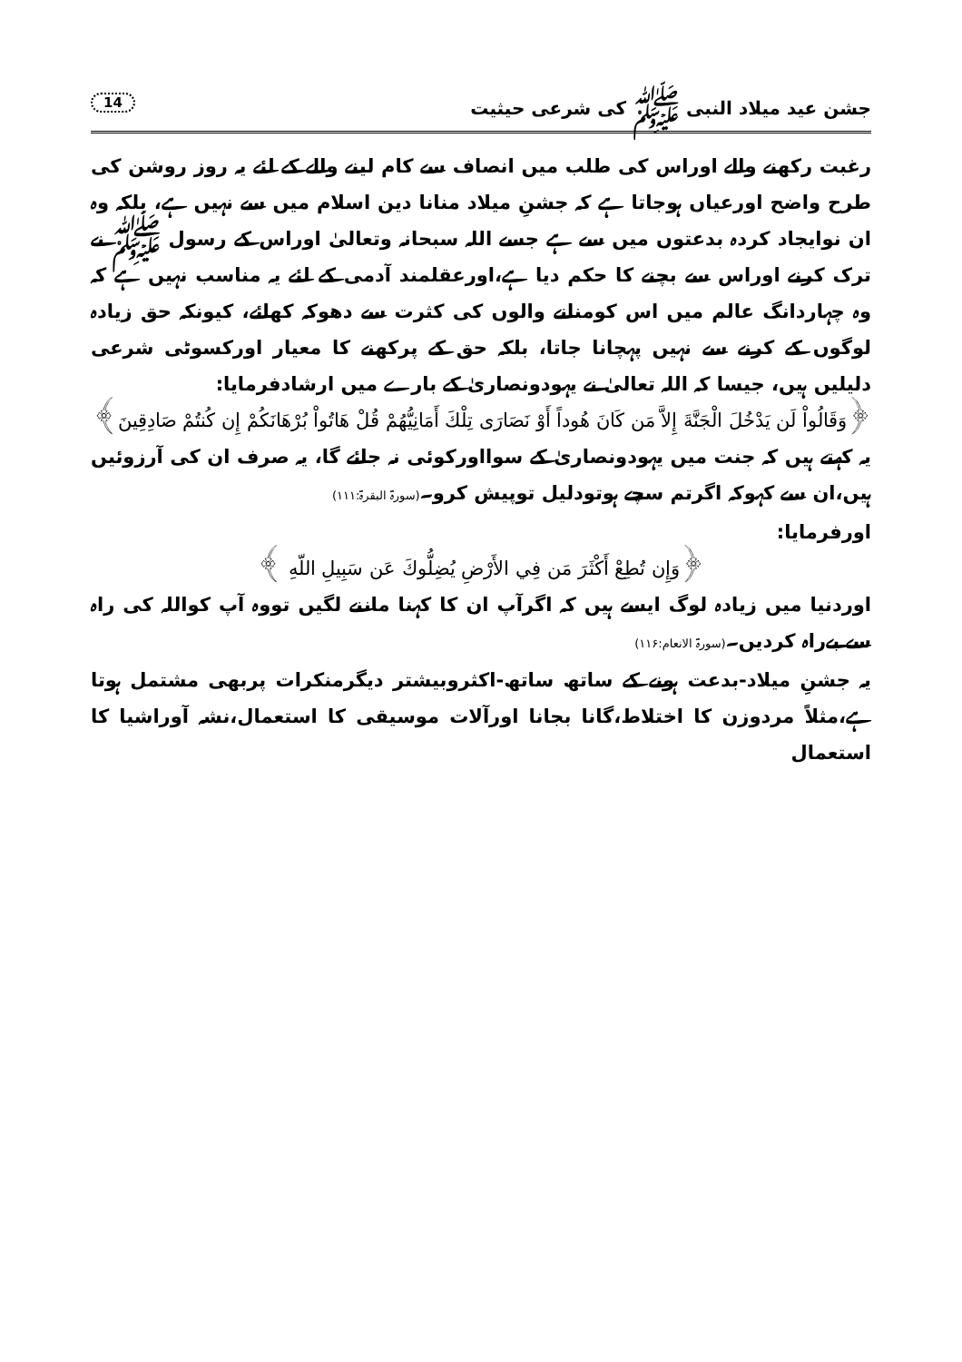جشن عید میلاد النبی ﷺ کی شرعی حیثیت 14
رغبت رکھنے والے اوراس کی طلب میں انصاف سے کام لینے والے کے لئے یہ روز روشن کی طرح واضح اورعیاں ہوجاتا ہے کہ جشنِ میلاد منانا دین اسلام میں سے نہیں ہے، بلکہ وہ ان نوایجاد کردہ بدعتوں میں سے ہے جسے اللہ سبحانہ وتعالیٰ اوراس کے رسول ﷺ نے ترک کرنے اوراس سے بچنے کا حکم دیا ہے،اورعقلمند آدمی کے لئے یہ مناسب نہیں ہے کہ وہ چہاردانگ عالم میں اس کومنانے والوں کی کثرت سے دھوکہ کھائے، کیونکہ حق زیادہ لوگوں کے کرنے سے نہیں پہچانا جاتا، بلکہ حق کے پرکھنے کا معیار اورکسوٹی شرعی دلیلیں ہیں، جیسا کہ اللہ تعالیٰ نے یہودونصاریٰ کے بارے میں ارشادفرمایا:
﴿وَقَالُواْ لَن يَدْخُلَ الْجَنَّةَ إِلاَّ مَن كَانَ هُوداً أَوْ نَصَارَى تِلْكَ أَمَانِيُّهُمْ قُلْ هَاتُواْ بُرْهَانَكُمْ إِن كُنتُمْ صَادِقِينَ﴾
یہ کہتے ہیں کہ جنت میں یہودونصاریٰ کے سوااورکوئی نہ جائے گا، یہ صرف ان کی آرزوئیں ہیں،ان سے کہوکہ اگرتم سچے ہوتودلیل توپیش کرو۔(سورۃ البقرۃ:۱۱۱)
اورفرمایا:
﴿وَإِن تُطِعْ أَكْثَرَ مَن فِي الأَرْضِ يُضِلُّوكَ عَن سَبِيلِ اللّهِ ﴾
اوردنیا میں زیادہ لوگ ایسے ہیں کہ اگرآپ ان کا کہنا ماننے لگیں تووہ آپ کواللہ کی راہ سے بےراہ کردیں۔(سورۃ الانعام:۱۱۶)
یہ جشنِ میلاد-بدعت ہونے کے ساتھ ساتھ-اکثروبیشتر دیگرمنکرات پربھی مشتمل ہوتا ہے،مثلاً مردوزن کا اختلاط،گانا بجانا اورآلات موسیقی کا استعمال،نشہ آوراشیا کا استعمال